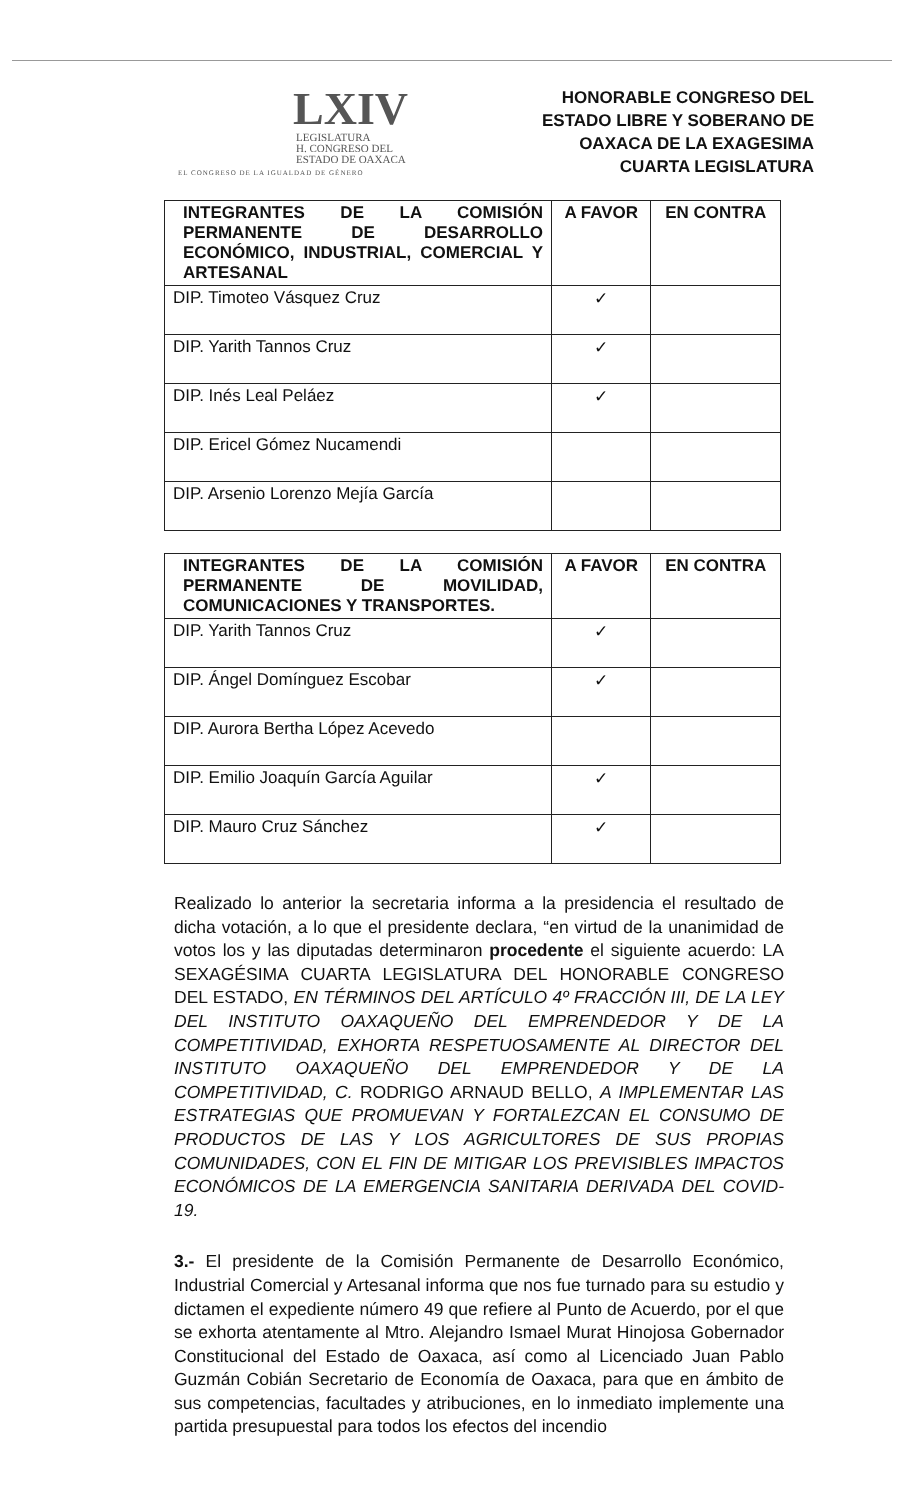LXIV
LEGISLATURA
H. CONGRESO DEL
ESTADO DE OAXACA
EL CONGRESO DE LA IGUALDAD DE GÉNERO
HONORABLE CONGRESO DEL
ESTADO LIBRE Y SOBERANO DE
OAXACA DE LA EXAGESIMA
CUARTA LEGISLATURA
| INTEGRANTES DE LA COMISIÓN PERMANENTE DE DESARROLLO ECONÓMICO, INDUSTRIAL, COMERCIAL Y ARTESANAL | A FAVOR | EN CONTRA |
| --- | --- | --- |
| DIP. Timoteo Vásquez Cruz | ✓ | |
| DIP. Yarith Tannos Cruz | ✓ | |
| DIP. Inés Leal Peláez | ✓ | |
| DIP. Ericel Gómez Nucamendi | | |
| DIP. Arsenio Lorenzo Mejía García | | |
| INTEGRANTES DE LA COMISIÓN PERMANENTE DE MOVILIDAD, COMUNICACIONES Y TRANSPORTES. | A FAVOR | EN CONTRA |
| --- | --- | --- |
| DIP. Yarith Tannos Cruz | ✓ | |
| DIP. Ángel Domínguez Escobar | ✓ | |
| DIP. Aurora Bertha López Acevedo | | |
| DIP. Emilio Joaquín García Aguilar | ✓ | |
| DIP. Mauro Cruz Sánchez | ✓ | |
Realizado lo anterior la secretaria informa a la presidencia el resultado de dicha votación, a lo que el presidente declara, “en virtud de la unanimidad de votos los y las diputadas determinaron procedente el siguiente acuerdo: LA SEXAGÉSIMA CUARTA LEGISLATURA DEL HONORABLE CONGRESO DEL ESTADO, EN TÉRMINOS DEL ARTÍCULO 4º FRACCIÓN III, DE LA LEY DEL INSTITUTO OAXAQUEÑO DEL EMPRENDEDOR Y DE LA COMPETITIVIDAD, EXHORTA RESPETUOSAMENTE AL DIRECTOR DEL INSTITUTO OAXAQUEÑO DEL EMPRENDEDOR Y DE LA COMPETITIVIDAD, C. RODRIGO ARNAUD BELLO, A IMPLEMENTAR LAS ESTRATEGIAS QUE PROMUEVAN Y FORTALEZCAN EL CONSUMO DE PRODUCTOS DE LAS Y LOS AGRICULTORES DE SUS PROPIAS COMUNIDADES, CON EL FIN DE MITIGAR LOS PREVISIBLES IMPACTOS ECONÓMICOS DE LA EMERGENCIA SANITARIA DERIVADA DEL COVID-19.
3.- El presidente de la Comisión Permanente de Desarrollo Económico, Industrial Comercial y Artesanal informa que nos fue turnado para su estudio y dictamen el expediente número 49 que refiere al Punto de Acuerdo, por el que se exhorta atentamente al Mtro. Alejandro Ismael Murat Hinojosa Gobernador Constitucional del Estado de Oaxaca, así como al Licenciado Juan Pablo Guzmán Cobián Secretario de Economía de Oaxaca, para que en ámbito de sus competencias, facultades y atribuciones, en lo inmediato implemente una partida presupuestal para todos los efectos del incendio